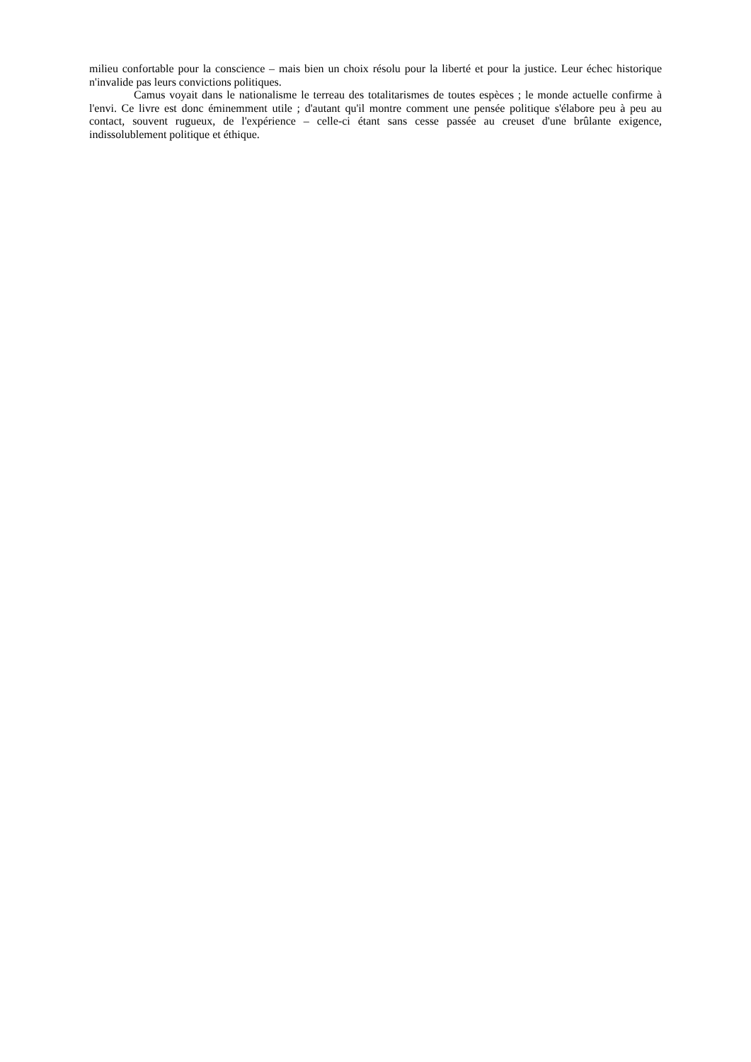milieu confortable pour la conscience – mais bien un choix résolu pour la liberté et pour la justice. Leur échec historique n'invalide pas leurs convictions politiques.
Camus voyait dans le nationalisme le terreau des totalitarismes de toutes espèces ; le monde actuelle confirme à l'envi. Ce livre est donc éminemment utile ; d'autant qu'il montre comment une pensée politique s'élabore peu à peu au contact, souvent rugueux, de l'expérience – celle-ci étant sans cesse passée au creuset d'une brûlante exigence, indissolublement politique et éthique.